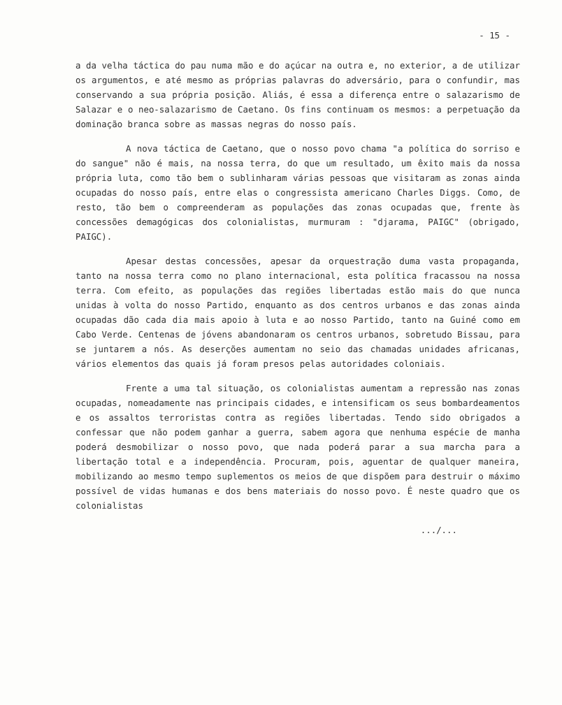- 15 -
a da velha táctica do pau numa mão e do açúcar na outra e, no exterior, a de utilizar os argumentos, e até mesmo as próprias palavras do adversário, para o confundir, mas conservando a sua própria posição. Aliás, é essa a diferença entre o salazarismo de Salazar e o neo-salazarismo de Caetano. Os fins continuam os mesmos: a perpetuação da dominação branca sobre as massas negras do nosso país.
A nova táctica de Caetano, que o nosso povo chama "a política do sorriso e do sangue" não é mais, na nossa terra, do que um resultado, um êxito mais da nossa própria luta, como tão bem o sublinharam várias pessoas que visitaram as zonas ainda ocupadas do nosso país, entre elas o congressista americano Charles Diggs. Como, de resto, tão bem o compreenderam as populações das zonas ocupadas que, frente às concessões demagógicas dos colonialistas, murmuram : "djarama, PAIGC" (obrigado, PAIGC).
Apesar destas concessões, apesar da orquestração duma vasta propaganda, tanto na nossa terra como no plano internacional, esta política fracassou na nossa terra. Com efeito, as populações das regiões libertadas estão mais do que nunca unidas à volta do nosso Partido, enquanto as dos centros urbanos e das zonas ainda ocupadas dão cada dia mais apoio à luta e ao nosso Partido, tanto na Guiné como em Cabo Verde. Centenas de jóvens abandonaram os centros urbanos, sobretudo Bissau, para se juntarem a nós. As deserções aumentam no seio das chamadas unidades africanas, vários elementos das quais já foram presos pelas autoridades coloniais.
Frente a uma tal situação, os colonialistas aumentam a repressão nas zonas ocupadas, nomeadamente nas principais cidades, e intensificam os seus bombardeamentos e os assaltos terroristas contra as regiões libertadas. Tendo sido obrigados a confessar que não podem ganhar a guerra, sabem agora que nenhuma espécie de manha poderá desmobilizar o nosso povo, que nada poderá parar a sua marcha para a libertação total e a independência. Procuram, pois, aguentar de qualquer maneira, mobilizando ao mesmo tempo suplementos os meios de que dispõem para destruir o máximo possível de vidas humanas e dos bens materiais do nosso povo. É neste quadro que os colonialistas
.../...